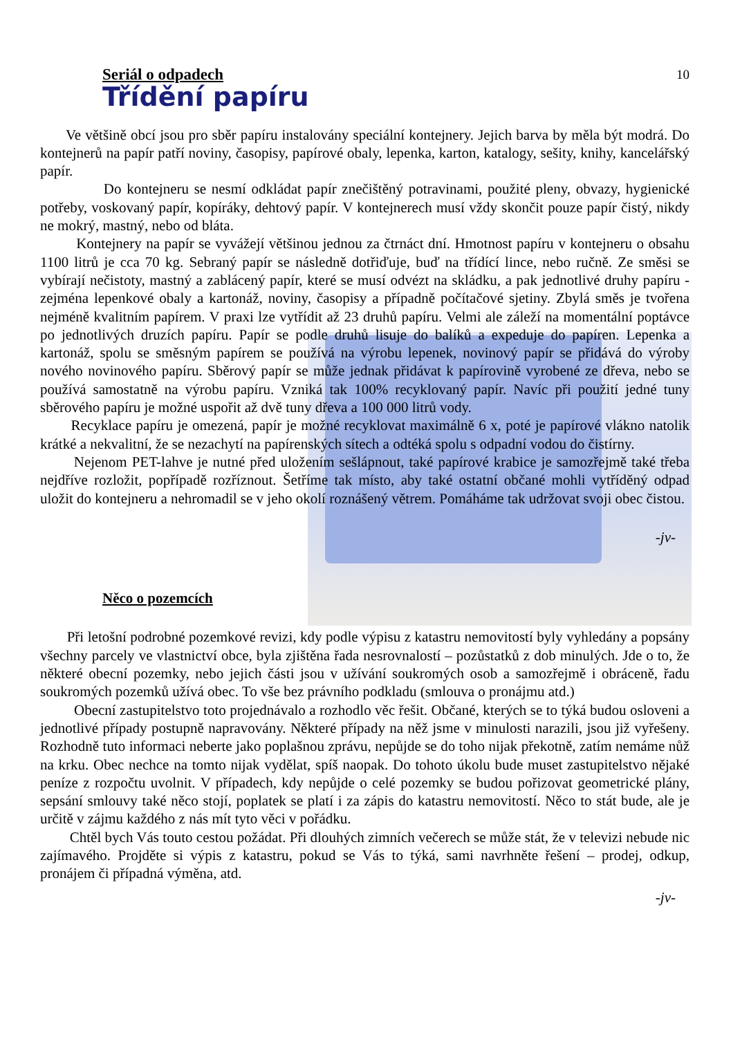Seriál o odpadech 10
Třídění papíru
Ve většině obcí jsou pro sběr papíru instalovány speciální kontejnery. Jejich barva by měla být modrá. Do kontejnerů na papír patří noviny, časopisy, papírové obaly, lepenka, karton, katalogy, sešity, knihy, kancelářský papír.
Do kontejneru se nesmí odkládat papír znečištěný potravinami, použité pleny, obvazy, hygienické potřeby, voskovaný papír, kopíráky, dehtový papír. V kontejnerech musí vždy skončit pouze papír čistý, nikdy ne mokrý, mastný, nebo od bláta.
Kontejnery na papír se vyvážejí většinou jednou za čtrnáct dní. Hmotnost papíru v kontejneru o obsahu 1100 litrů je cca 70 kg. Sebraný papír se následně dotřiďuje, buď na třídící lince, nebo ručně. Ze směsi se vybírají nečistoty, mastný a zablácený papír, které se musí odvézt na skládku, a pak jednotlivé druhy papíru - zejména lepenkové obaly a kartonáž, noviny, časopisy a případně počítačové sjetiny. Zbylá směs je tvořena nejméně kvalitním papírem. V praxi lze vytřídit až 23 druhů papíru. Velmi ale záleží na momentální poptávce po jednotlivých druzích papíru. Papír se podle druhů lisuje do balíků a expeduje do papíren. Lepenka a kartonáž, spolu se směsným papírem se používá na výrobu lepenek, novinový papír se přidává do výroby nového novinového papíru. Sběrový papír se může jednak přidávat k papírovině vyrobené ze dřeva, nebo se používá samostatně na výrobu papíru. Vzniká tak 100% recyklovaný papír. Navíc při použití jedné tuny sběrového papíru je možné uspořit až dvě tuny dřeva a 100 000 litrů vody.
Recyklace papíru je omezená, papír je možné recyklovat maximálně 6 x, poté je papírové vlákno natolik krátké a nekvalitní, že se nezachytí na papírenských sítech a odtéká spolu s odpadní vodou do čistírny.
Nejenom PET-lahve je nutné před uložením sešlápnout, také papírové krabice je samozřejmě také třeba nejdříve rozložit, popřípadě rozříznout. Šetříme tak místo, aby také ostatní občané mohli vytříděný odpad uložit do kontejneru a nehromadil se v jeho okolí roznášený větrem. Pomáháme tak udržovat svoji obec čistou.
-jv-
Něco o pozemcích
Při letošní podrobné pozemkové revizi, kdy podle výpisu z katastru nemovitostí byly vyhledány a popsány všechny parcely ve vlastnictví obce, byla zjištěna řada nesrovnalostí – pozůstatků z dob minulých. Jde o to, že některé obecní pozemky, nebo jejich části jsou v užívání soukromých osob a samozřejmě i obráceně, řadu soukromých pozemků užívá obec. To vše bez právního podkladu (smlouva o pronájmu atd.)
Obecní zastupitelstvo toto projednávalo a rozhodlo věc řešit. Občané, kterých se to týká budou osloveni a jednotlivé případy postupně napravovány. Některé případy na něž jsme v minulosti narazili, jsou již vyřešeny. Rozhodně tuto informaci neberte jako poplašnou zprávu, nepůjde se do toho nijak překotně, zatím nemáme nůž na krku. Obec nechce na tomto nijak vydělat, spíš naopak. Do tohoto úkolu bude muset zastupitelstvo nějaké peníze z rozpočtu uvolnit. V případech, kdy nepůjde o celé pozemky se budou pořizovat geometrické plány, sepsání smlouvy také něco stojí, poplatek se platí i za zápis do katastru nemovitostí. Něco to stát bude, ale je určitě v zájmu každého z nás mít tyto věci v pořádku.
Chtěl bych Vás touto cestou požádat. Při dlouhých zimních večerech se může stát, že v televizi nebude nic zajímavého. Projděte si výpis z katastru, pokud se Vás to týká, sami navrhněte řešení – prodej, odkup, pronájem či případná výměna, atd.
-jv-